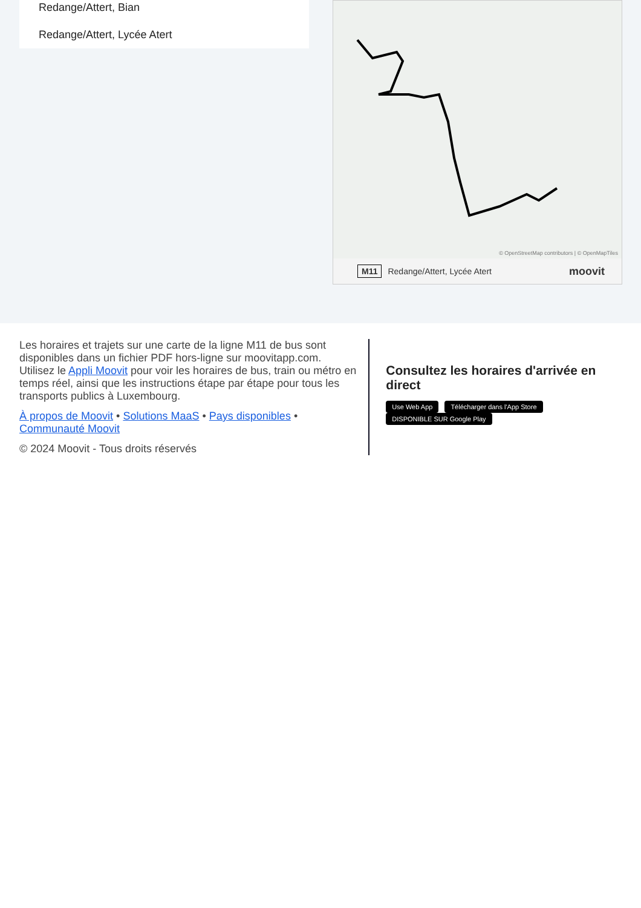Redange/Attert, Bian
Redange/Attert, Lycée Atert
© OpenStreetMap contributors | © OpenMapTiles
M11 Redange/Attert, Lycée Atert moovit
Les horaires et trajets sur une carte de la ligne M11 de bus sont disponibles dans un fichier PDF hors-ligne sur moovitapp.com. Utilisez le Appli Moovit pour voir les horaires de bus, train ou métro en temps réel, ainsi que les instructions étape par étape pour tous les transports publics à Luxembourg.
À propos de Moovit • Solutions MaaS • Pays disponibles • Communauté Moovit
© 2024 Moovit - Tous droits réservés
Consultez les horaires d'arrivée en direct
Use Web App Télécharger dans l'App Store DISPONIBLE SUR Google Play